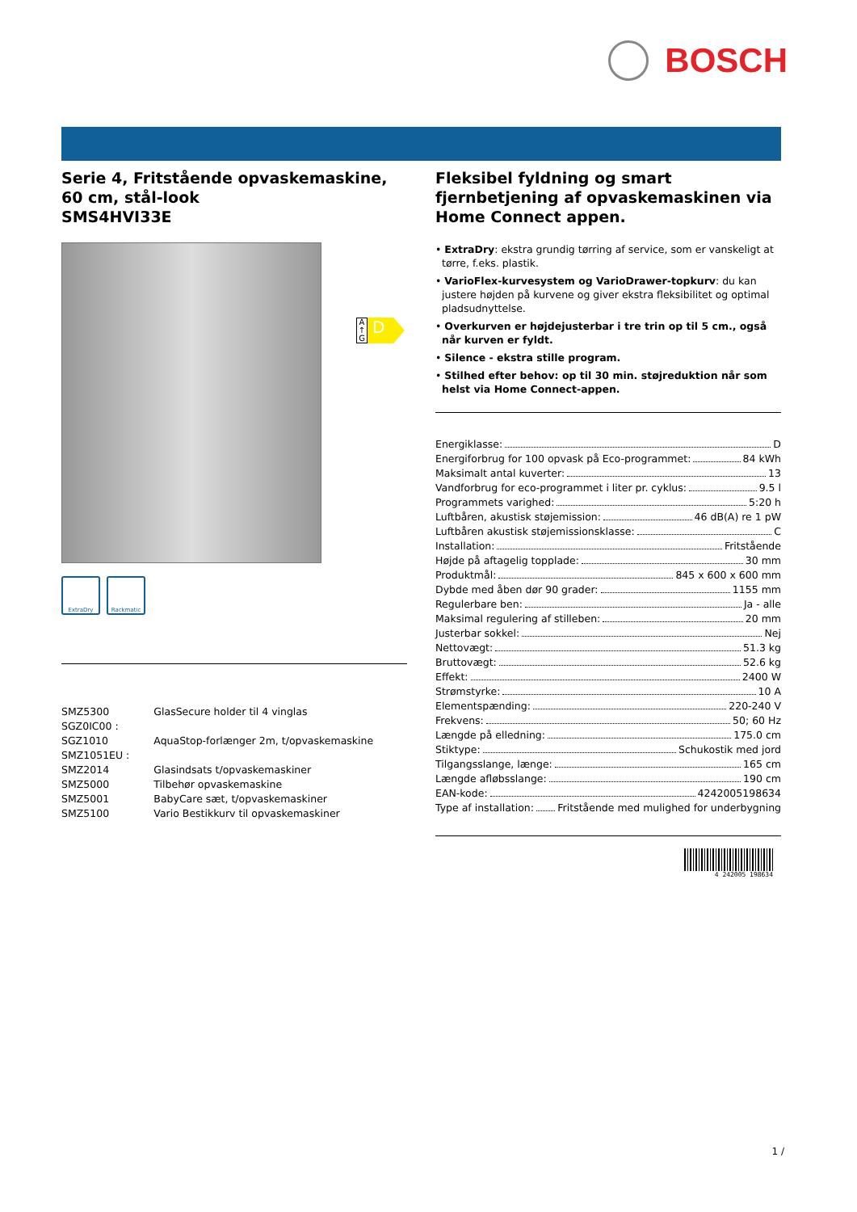BOSCH
A ↑ G
D
Serie 4, Fritstående opvaskemaskine, 60 cm, stål-look
SMS4HVI33E
ExtraDry Rackmatic
| SMZ5300 | GlasSecure holder til 4 vinglas |
| SGZ0IC00 : | |
| SGZ1010 | AquaStop-forlænger 2m, t/opvaskemaskine |
| SMZ1051EU : | |
| SMZ2014 | Glasindsats t/opvaskemaskiner |
| SMZ5000 | Tilbehør opvaskemaskine |
| SMZ5001 | BabyCare sæt, t/opvaskemaskiner |
| SMZ5100 | Vario Bestikkurv til opvaskemaskiner |
Fleksibel fyldning og smart fjernbetjening af opvaskemaskinen via Home Connect appen.
• ExtraDry: ekstra grundig tørring af service, som er vanskeligt at tørre, f.eks. plastik.
• VarioFlex-kurvesystem og VarioDrawer-topkurv: du kan justere højden på kurvene og giver ekstra fleksibilitet og optimal pladsudnyttelse.
• Overkurven er højdejusterbar i tre trin op til 5 cm., også når kurven er fyldt.
• Silence - ekstra stille program.
• Stilhed efter behov: op til 30 min. støjreduktion når som helst via Home Connect-appen.
Energiklasse: D
Energiforbrug for 100 opvask på Eco-programmet: 84 kWh
Maksimalt antal kuverter: 13
Vandforbrug for eco-programmet i liter pr. cyklus: 9.5 l
Programmets varighed: 5:20 h
Luftbåren, akustisk støjemission: 46 dB(A) re 1 pW
Luftbåren akustisk støjemissionsklasse: C
Installation: Fritstående
Højde på aftagelig topplade: 30 mm
Produktmål: 845 x 600 x 600 mm
Dybde med åben dør 90 grader: 1155 mm
Regulerbare ben: Ja - alle
Maksimal regulering af stilleben: 20 mm
Justerbar sokkel: Nej
Nettovægt: 51.3 kg
Bruttovægt: 52.6 kg
Effekt: 2400 W
Strømstyrke: 10 A
Elementspænding: 220-240 V
Frekvens: 50; 60 Hz
Længde på elledning: 175.0 cm
Stiktype: Schukostik med jord
Tilgangsslange, længe: 165 cm
Længde afløbsslange: 190 cm
EAN-kode: 4242005198634
Type af installation: Fritstående med mulighed for underbygning
4 242005 198634
1 /